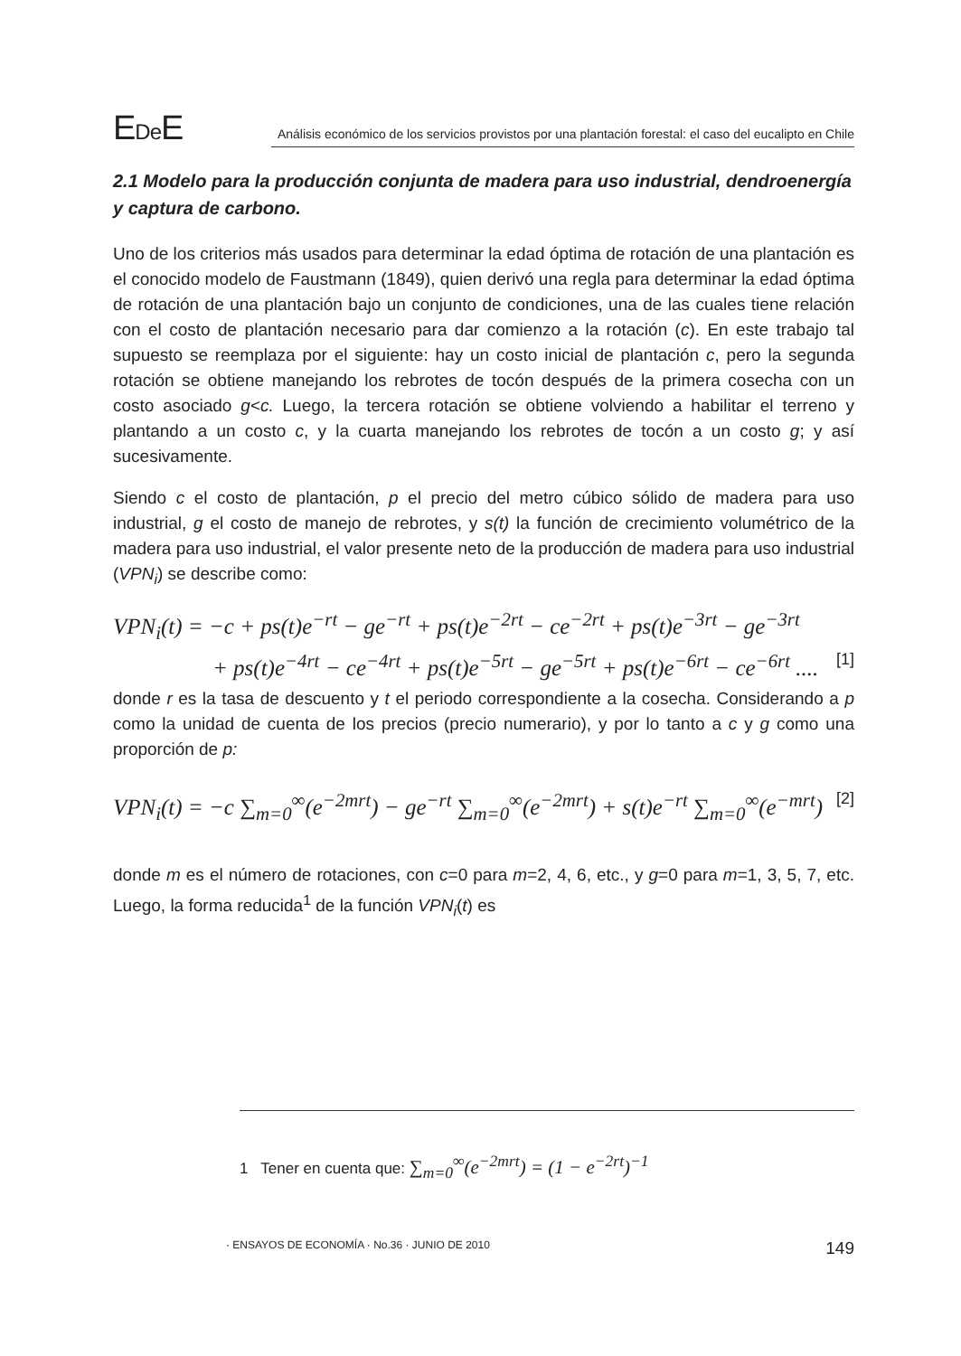EDe E
Análisis económico de los servicios provistos por una plantación forestal: el caso del eucalipto en Chile
2.1 Modelo para la producción conjunta de madera para uso industrial, dendroenergía y captura de carbono.
Uno de los criterios más usados para determinar la edad óptima de rotación de una plantación es el conocido modelo de Faustmann (1849), quien derivó una regla para determinar la edad óptima de rotación de una plantación bajo un conjunto de condiciones, una de las cuales tiene relación con el costo de plantación necesario para dar comienzo a la rotación (c). En este trabajo tal supuesto se reemplaza por el siguiente: hay un costo inicial de plantación c, pero la segunda rotación se obtiene manejando los rebrotes de tocón después de la primera cosecha con un costo asociado g<c. Luego, la tercera rotación se obtiene volviendo a habilitar el terreno y plantando a un costo c, y la cuarta manejando los rebrotes de tocón a un costo g; y así sucesivamente.
Siendo c el costo de plantación, p el precio del metro cúbico sólido de madera para uso industrial, g el costo de manejo de rebrotes, y s(t) la función de crecimiento volumétrico de la madera para uso industrial, el valor presente neto de la producción de madera para uso industrial (VPN<sub>i</sub>) se describe como:
VPN<sub>i</sub>(t) = −c + ps(t)e<sup>−rt</sup> − ge<sup>−rt</sup> + ps(t)e<sup>−2rt</sup> − ce<sup>−2rt</sup> + ps(t)e<sup>−3rt</sup> − ge<sup>−3rt</sup>
+ ps(t)e<sup>−4rt</sup> − ce<sup>−4rt</sup> + ps(t)e<sup>−5rt</sup> − ge<sup>−5rt</sup> + ps(t)e<sup>−6rt</sup> − ce<sup>−6rt</sup> .... [1]
donde r es la tasa de descuento y t el periodo correspondiente a la cosecha. Considerando a p como la unidad de cuenta de los precios (precio numerario), y por lo tanto a c y g como una proporción de p:
VPN<sub>i</sub>(t) = −c ∑<sub>m=0</sub><sup>∞</sup>(e<sup>−2mrt</sup>) − ge<sup>−rt</sup> ∑<sub>m=0</sub><sup>∞</sup>(e<sup>−2mrt</sup>) + s(t)e<sup>−rt</sup> ∑<sub>m=0</sub><sup>∞</sup>(e<sup>−mrt</sup>) [2]
donde m es el número de rotaciones, con c=0 para m=2, 4, 6, etc., y g=0 para m=1, 3, 5, 7, etc. Luego, la forma reducida<sup>1</sup> de la función VPN<sub>i</sub>(t) es
1 Tener en cuenta que: ∑<sub>m=0</sub><sup>∞</sup>(e<sup>−2mrt</sup>) = (1 − e<sup>−2rt</sup>)<sup>−1</sup>
· ENSAYOS DE ECONOMÍA · No.36 · JUNIO DE 2010 149